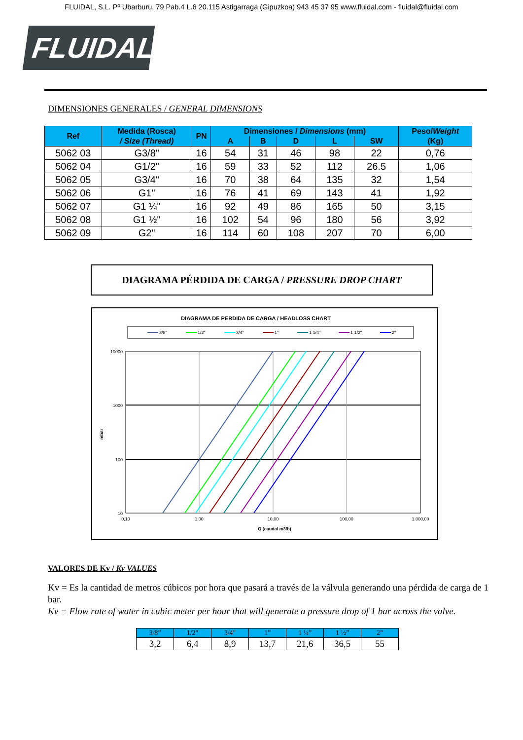FLUIDAL, S.L. Pº Ubarburu, 79 Pab.4 L.6 20.115 Astigarraga (Gipuzkoa) 943 45 37 95 www.fluidal.com - fluidal@fluidal.com
FLUIDAL
DIMENSIONES GENERALES / GENERAL DIMENSIONS
| Ref | Medida (Rosca) / Size (Thread) | PN | Dimensiones / Dimensions (mm) | | | | | Peso/ Weight (Kg) |
| --- | --- | --- | --- | --- | --- | --- | --- | --- |
| | | | A | B | D | L | SW | |
| 5062 03 | G3/8" | 16 | 54 | 31 | 46 | 98 | 22 | 0,76 |
| 5062 04 | G1/2" | 16 | 59 | 33 | 52 | 112 | 26.5 | 1,06 |
| 5062 05 | G3/4" | 16 | 70 | 38 | 64 | 135 | 32 | 1,54 |
| 5062 06 | G1" | 16 | 76 | 41 | 69 | 143 | 41 | 1,92 |
| 5062 07 | G1 ¼" | 16 | 92 | 49 | 86 | 165 | 50 | 3,15 |
| 5062 08 | G1 ½" | 16 | 102 | 54 | 96 | 180 | 56 | 3,92 |
| 5062 09 | G2" | 16 | 114 | 60 | 108 | 207 | 70 | 6,00 |
DIAGRAMA PÉRDIDA DE CARGA / PRESSURE DROP CHART
DIAGRAMA DE PERDIDA DE CARGA / HEADLOSS CHART
3/8"
1/2"
3/4"
1"
1 1/4"
1 1/2"
2"
10000
1000
100
10
0,10
1,00
10,00
100,00
1.000,00
Q (caudal m3/h)
mbar
VALORES DE Kv / Kv VALUES
Kv = Es la cantidad de metros cúbicos por hora que pasará a través de la válvula generando una pérdida de carga de 1 bar.
Kv = Flow rate of water in cubic meter per hour that will generate a pressure drop of 1 bar across the valve.
| 3/8” | 1/2" | 3/4" | 1” | 1 ¼” | 1 ½” | 2” |
| --- | --- | --- | --- | --- | --- | --- |
| 3,2 | 6,4 | 8,9 | 13,7 | 21,6 | 36,5 | 55 |